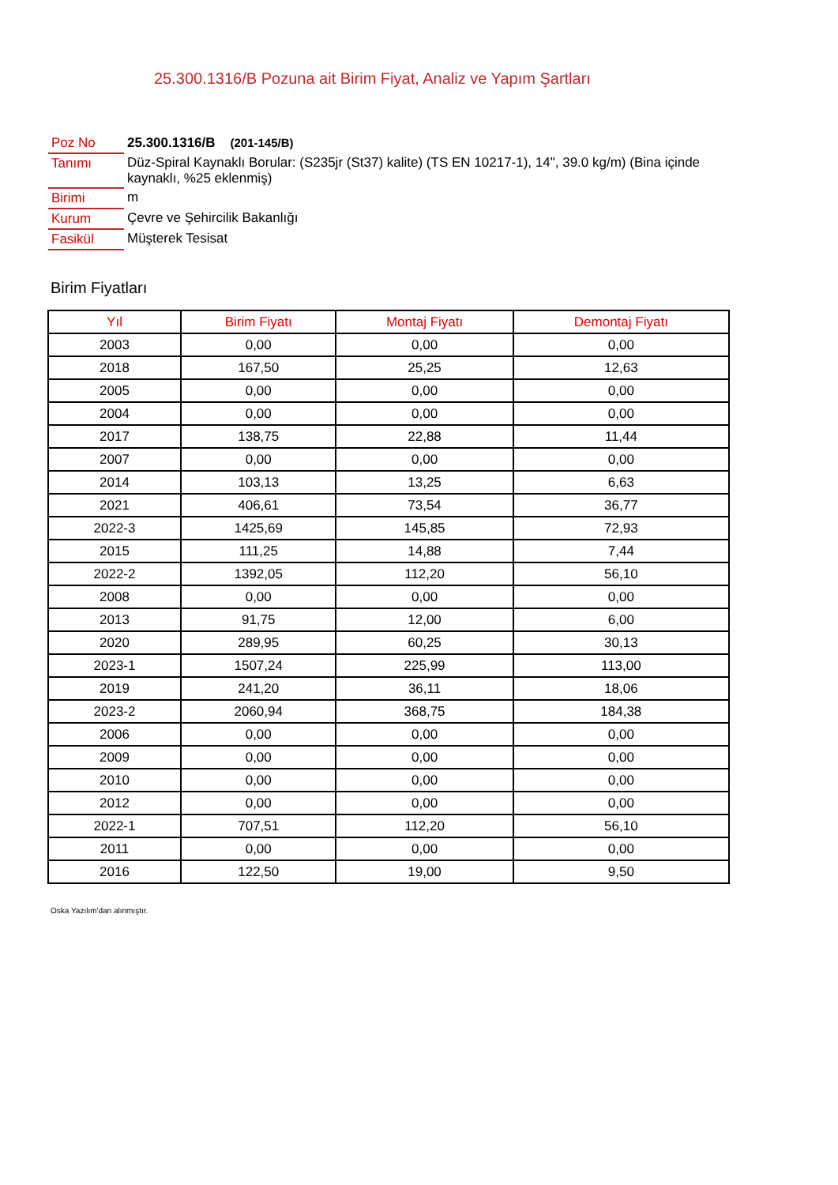25.300.1316/B Pozuna ait Birim Fiyat, Analiz ve Yapım Şartları
| Poz No | 25.300.1316/B (201-145/B) |
| Tanımı | Düz-Spiral Kaynaklı Borular: (S235jr (St37) kalite) (TS EN 10217-1), 14", 39.0 kg/m) (Bina içinde kaynaklı, %25 eklenmiş) |
| Birimi | m |
| Kurum | Çevre ve Şehircilik Bakanlığı |
| Fasikül | Müşterek Tesisat |
Birim Fiyatları
| Yıl | Birim Fiyatı | Montaj Fiyatı | Demontaj Fiyatı |
| --- | --- | --- | --- |
| 2003 | 0,00 | 0,00 | 0,00 |
| 2018 | 167,50 | 25,25 | 12,63 |
| 2005 | 0,00 | 0,00 | 0,00 |
| 2004 | 0,00 | 0,00 | 0,00 |
| 2017 | 138,75 | 22,88 | 11,44 |
| 2007 | 0,00 | 0,00 | 0,00 |
| 2014 | 103,13 | 13,25 | 6,63 |
| 2021 | 406,61 | 73,54 | 36,77 |
| 2022-3 | 1425,69 | 145,85 | 72,93 |
| 2015 | 111,25 | 14,88 | 7,44 |
| 2022-2 | 1392,05 | 112,20 | 56,10 |
| 2008 | 0,00 | 0,00 | 0,00 |
| 2013 | 91,75 | 12,00 | 6,00 |
| 2020 | 289,95 | 60,25 | 30,13 |
| 2023-1 | 1507,24 | 225,99 | 113,00 |
| 2019 | 241,20 | 36,11 | 18,06 |
| 2023-2 | 2060,94 | 368,75 | 184,38 |
| 2006 | 0,00 | 0,00 | 0,00 |
| 2009 | 0,00 | 0,00 | 0,00 |
| 2010 | 0,00 | 0,00 | 0,00 |
| 2012 | 0,00 | 0,00 | 0,00 |
| 2022-1 | 707,51 | 112,20 | 56,10 |
| 2011 | 0,00 | 0,00 | 0,00 |
| 2016 | 122,50 | 19,00 | 9,50 |
Oska Yazılım'dan alınmıştır.